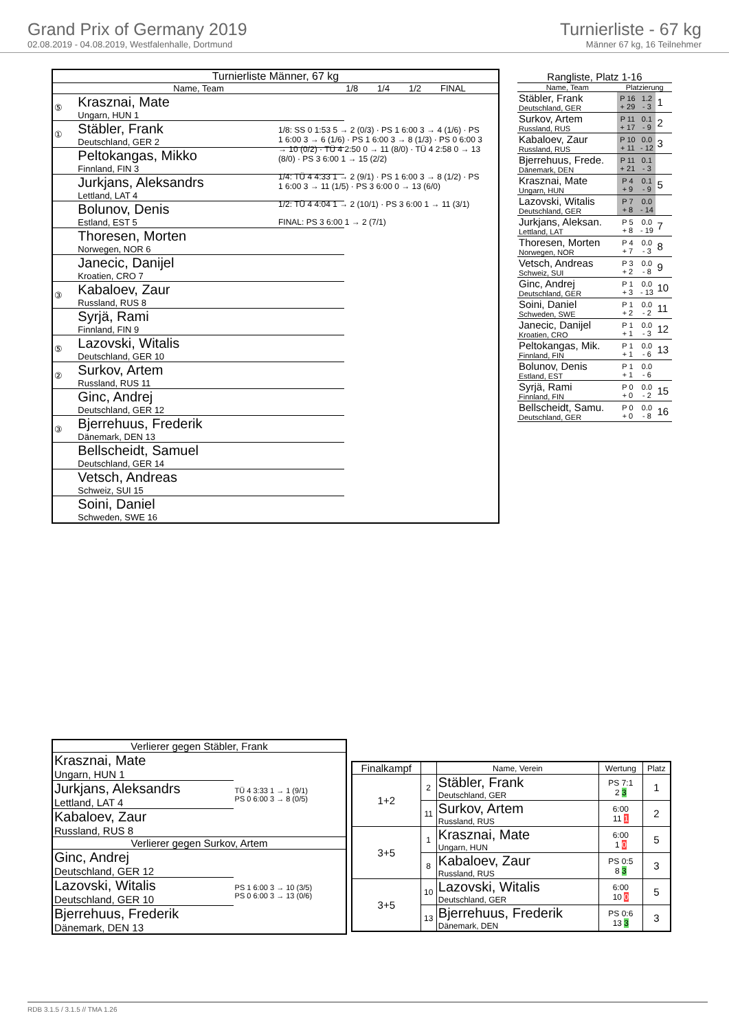Grand Prix of Germany 2019
02.08.2019 - 04.08.2019, Westfalenhalle, Dortmund
Turnierliste - 67 kg
Männer 67 kg, 16 Teilnehmer
| Turnierliste Männer, 67 kg | | | | | |
| Name, Team | | 1/8 | 1/4 | 1/2 | FINAL |
| ⑤ | Krasznai, Mate Ungarn, HUN 1 | | | | |
| ① | Stäbler, Frank Deutschland, GER 2 | | | | |
| | Peltokangas, Mikko Finnland, FIN 3 | | | | |
| | Jurkjans, Aleksandrs Lettland, LAT 4 | | | | |
| | Bolunov, Denis Estland, EST 5 | | | | |
| | Thoresen, Morten Norwegen, NOR 6 | | | | |
| | Janecic, Danijel Kroatien, CRO 7 | | | | |
| ③ | Kabaloev, Zaur Russland, RUS 8 | | | | |
| | Syrjä, Rami Finnland, FIN 9 | | | | |
| ⑤ | Lazovski, Witalis Deutschland, GER 10 | | | | |
| ② | Surkov, Artem Russland, RUS 11 | | | | |
| | Ginc, Andrej Deutschland, GER 12 | | | | |
| ③ | Bjerrehuus, Frederik Dänemark, DEN 13 | | | | |
| | Bellscheidt, Samuel Deutschland, GER 14 | | | | |
| | Vetsch, Andreas Schweiz, SUI 15 | | | | |
| | Soini, Daniel Schweden, SWE 16 | | | | |
1/8: SS 0 1:53 5 → 2 (0/3) · PS 1 6:00 3 → 4 (1/6) · PS 1 6:00 3 → 6 (1/6) · PS 1 6:00 3 → 8 (1/3) · PS 0 6:00 3 → 10 (0/2) · TÜ 4 2:50 0 → 11 (8/0) · TÜ 4 2:58 0 → 13 (8/0) · PS 3 6:00 1 → 15 (2/2)
1/4: TÜ 4 4:33 1 → 2 (9/1) · PS 1 6:00 3 → 8 (1/2) · PS 1 6:00 3 → 11 (1/5) · PS 3 6:00 0 → 13 (6/0)
1/2: TÜ 4 4:04 1 → 2 (10/1) · PS 3 6:00 1 → 11 (3/1)
FINAL: PS 3 6:00 1 → 2 (7/1)
| Rangliste, Platz 1-16 | | | |
| Name, Team | Platzierung | | |
| Stäbler, Frank Deutschland, GER | P 16 + 29 | 1.2 - 3 | 1 |
| Surkov, Artem Russland, RUS | P 11 + 17 | 0.1 - 9 | 2 |
| Kabaloev, Zaur Russland, RUS | P 10 + 11 | 0.0 - 12 | 3 |
| Bjerrehuus, Frede. Dänemark, DEN | P 11 + 21 | 0.1 - 3 | |
| Krasznai, Mate Ungarn, HUN | P 4 + 9 | 0.1 - 9 | 5 |
| Lazovski, Witalis Deutschland, GER | P 7 + 8 | 0.0 - 14 | |
| Jurkjans, Aleksan. Lettland, LAT | P 5 + 8 | 0.0 - 19 | 7 |
| Thoresen, Morten Norwegen, NOR | P 4 + 7 | 0.0 - 3 | 8 |
| Vetsch, Andreas Schweiz, SUI | P 3 + 2 | 0.0 - 8 | 9 |
| Ginc, Andrej Deutschland, GER | P 1 + 3 | 0.0 - 13 | 10 |
| Soini, Daniel Schweden, SWE | P 1 + 2 | 0.0 - 2 | 11 |
| Janecic, Danijel Kroatien, CRO | P 1 + 1 | 0.0 - 3 | 12 |
| Peltokangas, Mik. Finnland, FIN | P 1 + 1 | 0.0 - 6 | 13 |
| Bolunov, Denis Estland, EST | P 1 + 1 | 0.0 - 6 | |
| Syrjä, Rami Finnland, FIN | P 0 + 0 | 0.0 - 2 | 15 |
| Bellscheidt, Samu. Deutschland, GER | P 0 + 0 | 0.0 - 8 | 16 |
| Verlierer gegen Stäbler, Frank | |
| Krasznai, Mate Ungarn, HUN 1 | TÜ 4 3:33 1 → 1 (9/1) PS 0 6:00 3 → 8 (0/5) |
| Jurkjans, Aleksandrs Lettland, LAT 4 | |
| Kabaloev, Zaur Russland, RUS 8 | |
| Verlierer gegen Surkov, Artem | |
| Ginc, Andrej Deutschland, GER 12 | PS 1 6:00 3 → 10 (3/5) PS 0 6:00 3 → 13 (0/6) |
| Lazovski, Witalis Deutschland, GER 10 | |
| Bjerrehuus, Frederik Dänemark, DEN 13 | |
| Finalkampf | | Name, Verein | Wertung | Platz |
| 1+2 | 2 | Stäbler, Frank Deutschland, GER | PS 7:1 2 3 | 1 |
| | 11 | Surkov, Artem Russland, RUS | 6:00 11 1 | 2 |
| 3+5 | 1 | Krasznai, Mate Ungarn, HUN | 6:00 1 0 | 5 |
| | 8 | Kabaloev, Zaur Russland, RUS | PS 0:5 8 3 | 3 |
| 3+5 | 10 | Lazovski, Witalis Deutschland, GER | 6:00 10 0 | 5 |
| | 13 | Bjerrehuus, Frederik Dänemark, DEN | PS 0:6 13 3 | 3 |
RDB 3.1.5 / 3.1.5 // TMA 1.26